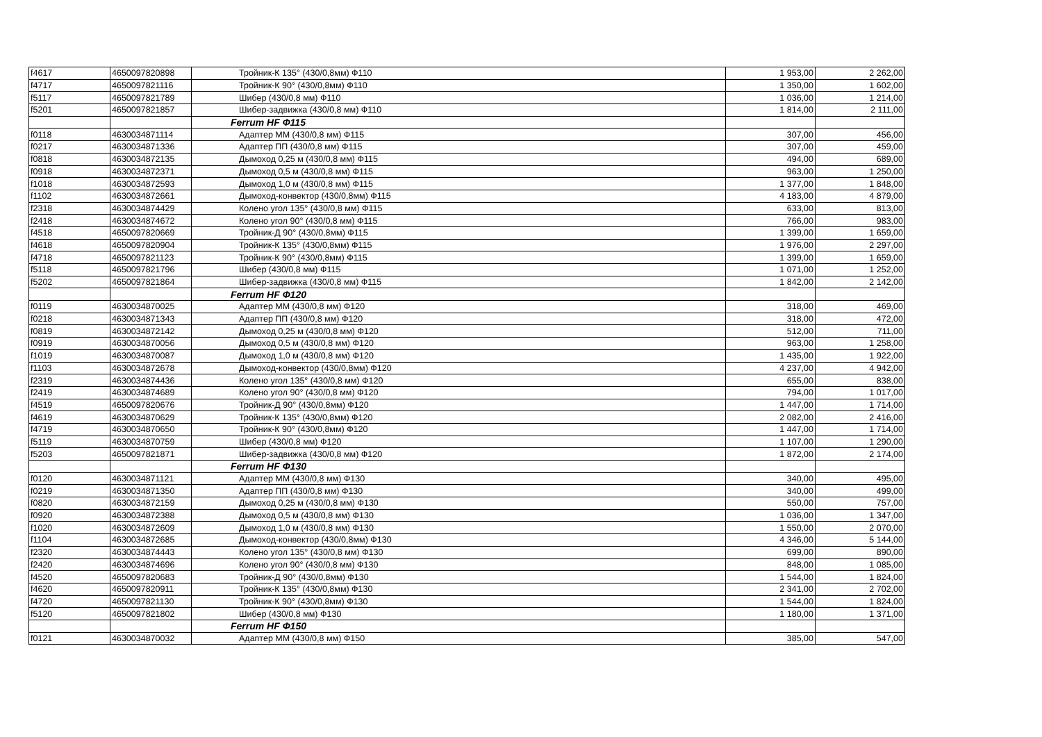| f4617 | 4650097820898 | Тройник-К 135° (430/0,8мм) Ф110 | 1 953,00 | 2 262,00 |
| f4717 | 4650097821116 | Тройник-К 90° (430/0,8мм) Ф110 | 1 350,00 | 1 602,00 |
| f5117 | 4650097821789 | Шибер (430/0,8 мм) Ф110 | 1 036,00 | 1 214,00 |
| f5201 | 4650097821857 | Шибер-задвижка (430/0,8 мм) Ф110 | 1 814,00 | 2 111,00 |
| | | Ferrum HF Ф115 | | |
| f0118 | 4630034871114 | Адаптер ММ (430/0,8 мм) Ф115 | 307,00 | 456,00 |
| f0217 | 4630034871336 | Адаптер ПП (430/0,8 мм) Ф115 | 307,00 | 459,00 |
| f0818 | 4630034872135 | Дымоход 0,25 м (430/0,8 мм) Ф115 | 494,00 | 689,00 |
| f0918 | 4630034872371 | Дымоход 0,5 м (430/0,8 мм) Ф115 | 963,00 | 1 250,00 |
| f1018 | 4630034872593 | Дымоход 1,0 м (430/0,8 мм) Ф115 | 1 377,00 | 1 848,00 |
| f1102 | 4630034872661 | Дымоход-конвектор (430/0,8мм) Ф115 | 4 183,00 | 4 879,00 |
| f2318 | 4630034874429 | Колено угол 135° (430/0,8 мм) Ф115 | 633,00 | 813,00 |
| f2418 | 4630034874672 | Колено угол 90° (430/0,8 мм) Ф115 | 766,00 | 983,00 |
| f4518 | 4650097820669 | Тройник-Д 90° (430/0,8мм) Ф115 | 1 399,00 | 1 659,00 |
| f4618 | 4650097820904 | Тройник-К 135° (430/0,8мм) Ф115 | 1 976,00 | 2 297,00 |
| f4718 | 4650097821123 | Тройник-К 90° (430/0,8мм) Ф115 | 1 399,00 | 1 659,00 |
| f5118 | 4650097821796 | Шибер (430/0,8 мм) Ф115 | 1 071,00 | 1 252,00 |
| f5202 | 4650097821864 | Шибер-задвижка (430/0,8 мм) Ф115 | 1 842,00 | 2 142,00 |
| | | Ferrum HF Ф120 | | |
| f0119 | 4630034870025 | Адаптер ММ (430/0,8 мм) Ф120 | 318,00 | 469,00 |
| f0218 | 4630034871343 | Адаптер ПП (430/0,8 мм) Ф120 | 318,00 | 472,00 |
| f0819 | 4630034872142 | Дымоход 0,25 м (430/0,8 мм) Ф120 | 512,00 | 711,00 |
| f0919 | 4630034870056 | Дымоход 0,5 м (430/0,8 мм) Ф120 | 963,00 | 1 258,00 |
| f1019 | 4630034870087 | Дымоход 1,0 м (430/0,8 мм) Ф120 | 1 435,00 | 1 922,00 |
| f1103 | 4630034872678 | Дымоход-конвектор (430/0,8мм) Ф120 | 4 237,00 | 4 942,00 |
| f2319 | 4630034874436 | Колено угол 135° (430/0,8 мм) Ф120 | 655,00 | 838,00 |
| f2419 | 4630034874689 | Колено угол 90° (430/0,8 мм) Ф120 | 794,00 | 1 017,00 |
| f4519 | 4650097820676 | Тройник-Д 90° (430/0,8мм) Ф120 | 1 447,00 | 1 714,00 |
| f4619 | 4630034870629 | Тройник-К 135° (430/0,8мм) Ф120 | 2 082,00 | 2 416,00 |
| f4719 | 4630034870650 | Тройник-К 90° (430/0,8мм) Ф120 | 1 447,00 | 1 714,00 |
| f5119 | 4630034870759 | Шибер (430/0,8 мм) Ф120 | 1 107,00 | 1 290,00 |
| f5203 | 4650097821871 | Шибер-задвижка (430/0,8 мм) Ф120 | 1 872,00 | 2 174,00 |
| | | Ferrum HF Ф130 | | |
| f0120 | 4630034871121 | Адаптер ММ (430/0,8 мм) Ф130 | 340,00 | 495,00 |
| f0219 | 4630034871350 | Адаптер ПП (430/0,8 мм) Ф130 | 340,00 | 499,00 |
| f0820 | 4630034872159 | Дымоход 0,25 м (430/0,8 мм) Ф130 | 550,00 | 757,00 |
| f0920 | 4630034872388 | Дымоход 0,5 м (430/0,8 мм) Ф130 | 1 036,00 | 1 347,00 |
| f1020 | 4630034872609 | Дымоход 1,0 м (430/0,8 мм) Ф130 | 1 550,00 | 2 070,00 |
| f1104 | 4630034872685 | Дымоход-конвектор (430/0,8мм) Ф130 | 4 346,00 | 5 144,00 |
| f2320 | 4630034874443 | Колено угол 135° (430/0,8 мм) Ф130 | 699,00 | 890,00 |
| f2420 | 4630034874696 | Колено угол 90° (430/0,8 мм) Ф130 | 848,00 | 1 085,00 |
| f4520 | 4650097820683 | Тройник-Д 90° (430/0,8мм) Ф130 | 1 544,00 | 1 824,00 |
| f4620 | 4650097820911 | Тройник-К 135° (430/0,8мм) Ф130 | 2 341,00 | 2 702,00 |
| f4720 | 4650097821130 | Тройник-К 90° (430/0,8мм) Ф130 | 1 544,00 | 1 824,00 |
| f5120 | 4650097821802 | Шибер (430/0,8 мм) Ф130 | 1 180,00 | 1 371,00 |
| | | Ferrum HF Ф150 | | |
| f0121 | 4630034870032 | Адаптер ММ (430/0,8 мм) Ф150 | 385,00 | 547,00 |